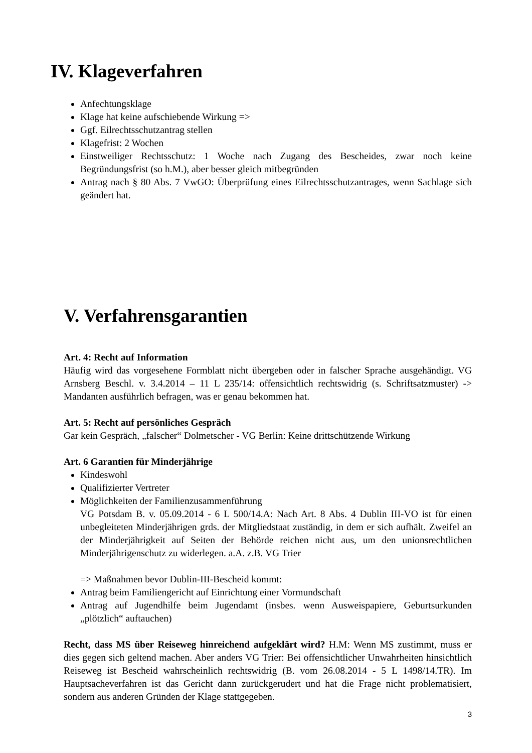IV. Klageverfahren
Anfechtungsklage
Klage hat keine aufschiebende Wirkung =>
Ggf. Eilrechtsschutzantrag stellen
Klagefrist: 2 Wochen
Einstweiliger Rechtsschutz: 1 Woche nach Zugang des Bescheides, zwar noch keine Begründungsfrist (so h.M.), aber besser gleich mitbegründen
Antrag nach § 80 Abs. 7 VwGO: Überprüfung eines Eilrechtsschutzantrages, wenn Sachlage sich geändert hat.
V. Verfahrensgarantien
Art. 4: Recht auf Information
Häufig wird das vorgesehene Formblatt nicht übergeben oder in falscher Sprache ausgehändigt. VG Arnsberg Beschl. v. 3.4.2014 – 11 L 235/14: offensichtlich rechtswidrig (s. Schriftsatzmuster) -> Mandanten ausführlich befragen, was er genau bekommen hat.
Art. 5: Recht auf persönliches Gespräch
Gar kein Gespräch, „falscher“ Dolmetscher - VG Berlin: Keine drittschützende Wirkung
Art. 6 Garantien für Minderjährige
Kindeswohl
Qualifizierter Vertreter
Möglichkeiten der Familienzusammenführung
VG Potsdam B. v. 05.09.2014 - 6 L 500/14.A: Nach Art. 8 Abs. 4 Dublin III-VO ist für einen unbegleiteten Minderjährigen grds. der Mitgliedstaat zuständig, in dem er sich aufhält. Zweifel an der Minderjährigkeit auf Seiten der Behörde reichen nicht aus, um den unionsrechtlichen Minderjährigenschutz zu widerlegen. a.A. z.B. VG Trier
=> Maßnahmen bevor Dublin-III-Bescheid kommt:
Antrag beim Familiengericht auf Einrichtung einer Vormundschaft
Antrag auf Jugendhilfe beim Jugendamt (insbes. wenn Ausweispapiere, Geburtsurkunden „plötzlich“ auftauchen)
Recht, dass MS über Reiseweg hinreichend aufgeklärt wird? H.M: Wenn MS zustimmt, muss er dies gegen sich geltend machen. Aber anders VG Trier: Bei offensichtlicher Unwahrheiten hinsichtlich Reiseweg ist Bescheid wahrscheinlich rechtswidrig (B. vom 26.08.2014 - 5 L 1498/14.TR). Im Hauptsacheverfahren ist das Gericht dann zurückgerudert und hat die Frage nicht problematisiert, sondern aus anderen Gründen der Klage stattgegeben.
3